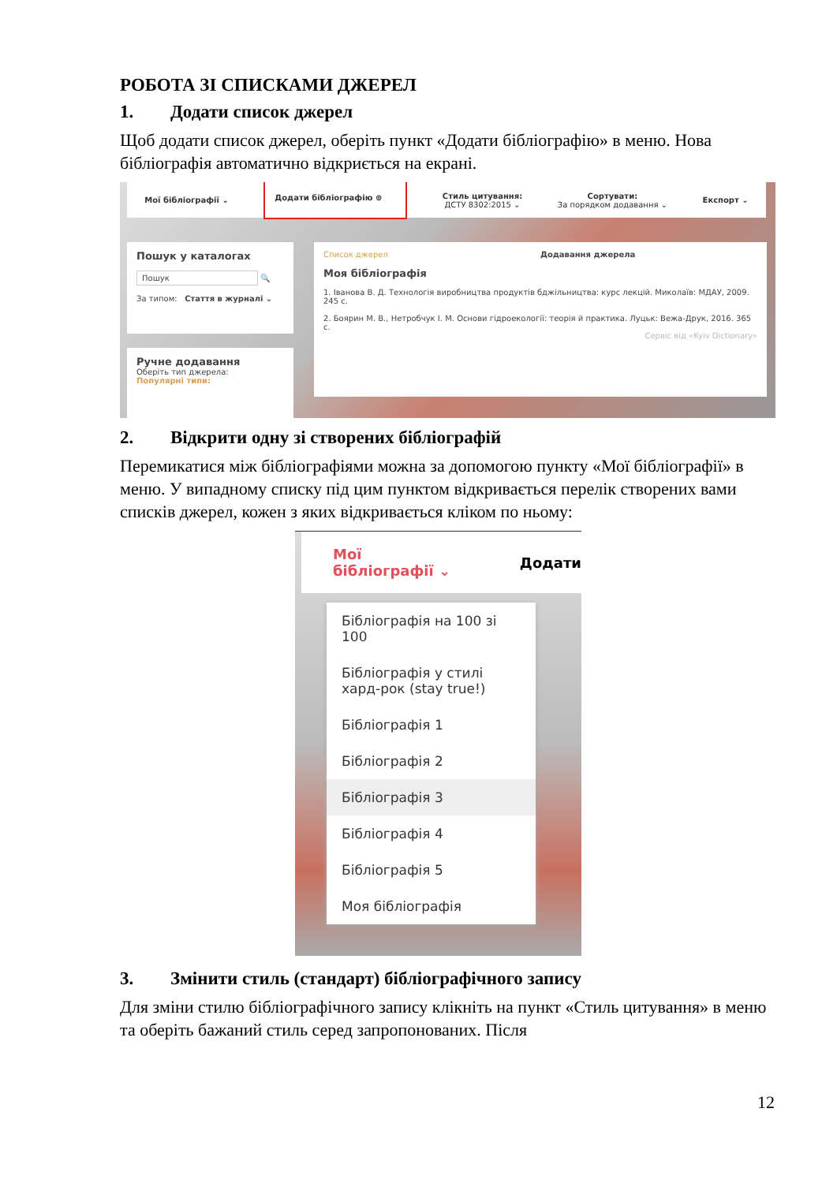РОБОТА ЗІ СПИСКАМИ ДЖЕРЕЛ
1. Додати список джерел
Щоб додати список джерел, оберіть пункт «Додати бібліографію» в меню. Нова бібліографія автоматично відкриється на екрані.
Мої бібліографії ⌄ Додати бібліографію ⊕
Стиль цитування:
ДСТУ 8302:2015 ⌄
Сортувати:
За порядком додавання ⌄
Експорт ⌄
Пошук у каталогах
Пошук 🔍
За типом: Стаття в журналі ⌄
Ручне додавання
Оберіть тип джерела:
Популярні типи:
Список джерел Додавання джерела
Моя бібліографія
1. Іванова В. Д. Технологія виробництва продуктів бджільництва: курс лекцій. Миколаїв: МДАУ, 2009. 245 с.
2. Боярин М. В., Нетробчук І. М. Основи гідроекології: теорія й практика. Луцьк: Вежа-Друк, 2016. 365 с.
Сервіс від «Kyiv Dictionary»
2. Відкрити одну зі створених бібліографій
Перемикатися між бібліографіями можна за допомогою пункту «Мої бібліографії» в меню. У випадному списку під цим пунктом відкривається перелік створених вами списків джерел, кожен з яких відкривається кліком по ньому:
Мої бібліографії ⌄ Додати
Бібліографія на 100 зі 100
Бібліографія у стилі хард-рок (stay true!)
Бібліографія 1
Бібліографія 2
Бібліографія 3
Бібліографія 4
Бібліографія 5
Моя бібліографія
3. Змінити стиль (стандарт) бібліографічного запису
Для зміни стилю бібліографічного запису клікніть на пункт «Стиль цитування» в меню та оберіть бажаний стиль серед запропонованих. Після
12